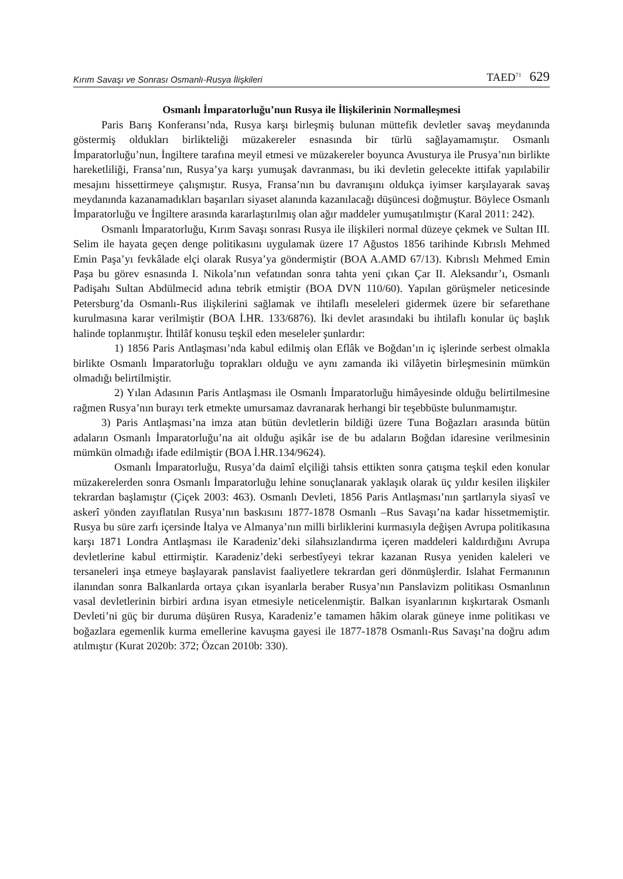Kırım Savaşı ve Sonrası Osmanlı-Rusya İlişkileri TAED<sup>71</sup> 629
Osmanlı İmparatorluğu’nun Rusya ile İlişkilerinin Normalleşmesi
Paris Barış Konferansı’nda, Rusya karşı birleşmiş bulunan müttefik devletler savaş meydanında göstermiş oldukları birlikteliği müzakereler esnasında bir türlü sağlayamamıştır. Osmanlı İmparatorluğu’nun, İngiltere tarafına meyil etmesi ve müzakereler boyunca Avusturya ile Prusya’nın birlikte hareketliliği, Fransa’nın, Rusya’ya karşı yumuşak davranması, bu iki devletin gelecekte ittifak yapılabilir mesajını hissettirmeye çalışmıştır. Rusya, Fransa’nın bu davranışını oldukça iyimser karşılayarak savaş meydanında kazanamadıkları başarıları siyaset alanında kazanılacağı düşüncesi doğmuştur. Böylece Osmanlı İmparatorluğu ve İngiltere arasında kararlaştırılmış olan ağır maddeler yumuşatılmıştır (Karal 2011: 242).
Osmanlı İmparatorluğu, Kırım Savaşı sonrası Rusya ile ilişkileri normal düzeye çekmek ve Sultan III. Selim ile hayata geçen denge politikasını uygulamak üzere 17 Ağustos 1856 tarihinde Kıbrıslı Mehmed Emin Paşa’yı fevkâlade elçi olarak Rusya’ya göndermiştir (BOA A.AMD 67/13). Kıbrıslı Mehmed Emin Paşa bu görev esnasında I. Nikola’nın vefatından sonra tahta yeni çıkan Çar II. Aleksandır’ı, Osmanlı Padişahı Sultan Abdülmecid adına tebrik etmiştir (BOA DVN 110/60). Yapılan görüşmeler neticesinde Petersburg’da Osmanlı-Rus ilişkilerini sağlamak ve ihtilaflı meseleleri gidermek üzere bir sefarethane kurulmasına karar verilmiştir (BOA İ.HR. 133/6876). İki devlet arasındaki bu ihtilaflı konular üç başlık halinde toplanmıştır. İhtilâf konusu teşkil eden meseleler şunlardır:
1) 1856 Paris Antlaşması’nda kabul edilmiş olan Eflâk ve Boğdan’ın iç işlerinde serbest olmakla birlikte Osmanlı İmparatorluğu toprakları olduğu ve aynı zamanda iki vilâyetin birleşmesinin mümkün olmadığı belirtilmiştir.
2) Yılan Adasının Paris Antlaşması ile Osmanlı İmparatorluğu himâyesinde olduğu belirtilmesine rağmen Rusya’nın burayı terk etmekte umursamaz davranarak herhangi bir teşebbüste bulunmamıştır.
3) Paris Antlaşması’na imza atan bütün devletlerin bildiği üzere Tuna Boğazları arasında bütün adaların Osmanlı İmparatorluğu’na ait olduğu aşikâr ise de bu adaların Boğdan idaresine verilmesinin mümkün olmadığı ifade edilmiştir (BOA İ.HR.134/9624).
Osmanlı İmparatorluğu, Rusya’da daimî elçiliği tahsis ettikten sonra çatışma teşkil eden konular müzakerelerden sonra Osmanlı İmparatorluğu lehine sonuçlanarak yaklaşık olarak üç yıldır kesilen ilişkiler tekrardan başlamıştır (Çiçek 2003: 463). Osmanlı Devleti, 1856 Paris Antlaşması’nın şartlarıyla siyasî ve askerî yönden zayıflatılan Rusya’nın baskısını 1877-1878 Osmanlı –Rus Savaşı’na kadar hissetmemiştir. Rusya bu süre zarfı içersinde İtalya ve Almanya’nın milli birliklerini kurmasıyla değişen Avrupa politikasına karşı 1871 Londra Antlaşması ile Karadeniz’deki silahsızlandırma içeren maddeleri kaldırdığını Avrupa devletlerine kabul ettirmiştir. Karadeniz’deki serbestîyeyi tekrar kazanan Rusya yeniden kaleleri ve tersaneleri inşa etmeye başlayarak panslavist faaliyetlere tekrardan geri dönmüşlerdir. Islahat Fermanının ilanından sonra Balkanlarda ortaya çıkan isyanlarla beraber Rusya’nın Panslavizm politikası Osmanlının vasal devletlerinin birbiri ardına isyan etmesiyle neticelenmiştir. Balkan isyanlarının kışkırtarak Osmanlı Devleti’ni güç bir duruma düşüren Rusya, Karadeniz’e tamamen hâkim olarak güneye inme politikası ve boğazlara egemenlik kurma emellerine kavuşma gayesi ile 1877-1878 Osmanlı-Rus Savaşı’na doğru adım atılmıştır (Kurat 2020b: 372; Özcan 2010b: 330).